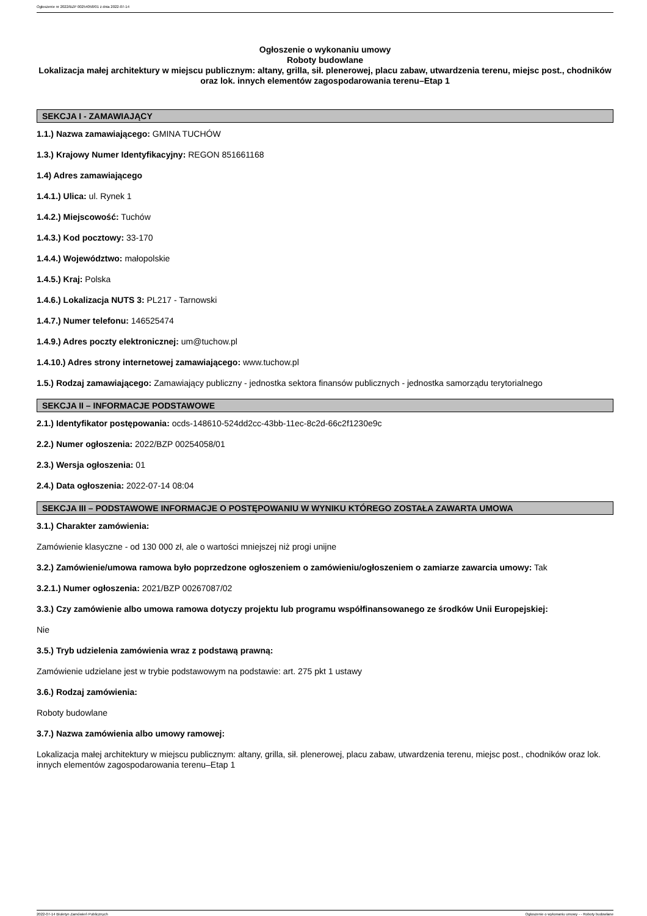Ogłoszenie nr 2022/BZP 00254058/01 z dnia 2022-07-14
Ogłoszenie o wykonaniu umowy
Roboty budowlane
Lokalizacja małej architektury w miejscu publicznym: altany, grilla, sił. plenerowej, placu zabaw, utwardzenia terenu, miejsc post., chodników oraz lok. innych elementów zagospodarowania terenu–Etap 1
SEKCJA I - ZAMAWIAJĄCY
1.1.) Nazwa zamawiającego: GMINA TUCHÓW
1.3.) Krajowy Numer Identyfikacyjny: REGON 851661168
1.4) Adres zamawiającego
1.4.1.) Ulica: ul. Rynek 1
1.4.2.) Miejscowość: Tuchów
1.4.3.) Kod pocztowy: 33-170
1.4.4.) Województwo: małopolskie
1.4.5.) Kraj: Polska
1.4.6.) Lokalizacja NUTS 3: PL217 - Tarnowski
1.4.7.) Numer telefonu: 146525474
1.4.9.) Adres poczty elektronicznej: um@tuchow.pl
1.4.10.) Adres strony internetowej zamawiającego: www.tuchow.pl
1.5.) Rodzaj zamawiającego: Zamawiający publiczny - jednostka sektora finansów publicznych - jednostka samorządu terytorialnego
SEKCJA II – INFORMACJE PODSTAWOWE
2.1.) Identyfikator postępowania: ocds-148610-524dd2cc-43bb-11ec-8c2d-66c2f1230e9c
2.2.) Numer ogłoszenia: 2022/BZP 00254058/01
2.3.) Wersja ogłoszenia: 01
2.4.) Data ogłoszenia: 2022-07-14 08:04
SEKCJA III – PODSTAWOWE INFORMACJE O POSTĘPOWANIU W WYNIKU KTÓREGO ZOSTAŁA ZAWARTA UMOWA
3.1.) Charakter zamówienia:
Zamówienie klasyczne - od 130 000 zł, ale o wartości mniejszej niż progi unijne
3.2.) Zamówienie/umowa ramowa było poprzedzone ogłoszeniem o zamówieniu/ogłoszeniem o zamiarze zawarcia umowy: Tak
3.2.1.) Numer ogłoszenia: 2021/BZP 00267087/02
3.3.) Czy zamówienie albo umowa ramowa dotyczy projektu lub programu współfinansowanego ze środków Unii Europejskiej:
Nie
3.5.) Tryb udzielenia zamówienia wraz z podstawą prawną:
Zamówienie udzielane jest w trybie podstawowym na podstawie: art. 275 pkt 1 ustawy
3.6.) Rodzaj zamówienia:
Roboty budowlane
3.7.) Nazwa zamówienia albo umowy ramowej:
Lokalizacja małej architektury w miejscu publicznym: altany, grilla, sił. plenerowej, placu zabaw, utwardzenia terenu, miejsc post., chodników oraz lok. innych elementów zagospodarowania terenu–Etap 1
2022-07-14 Biuletyn Zamówień Publicznych Ogłoszenie o wykonaniu umowy - - Roboty budowlane